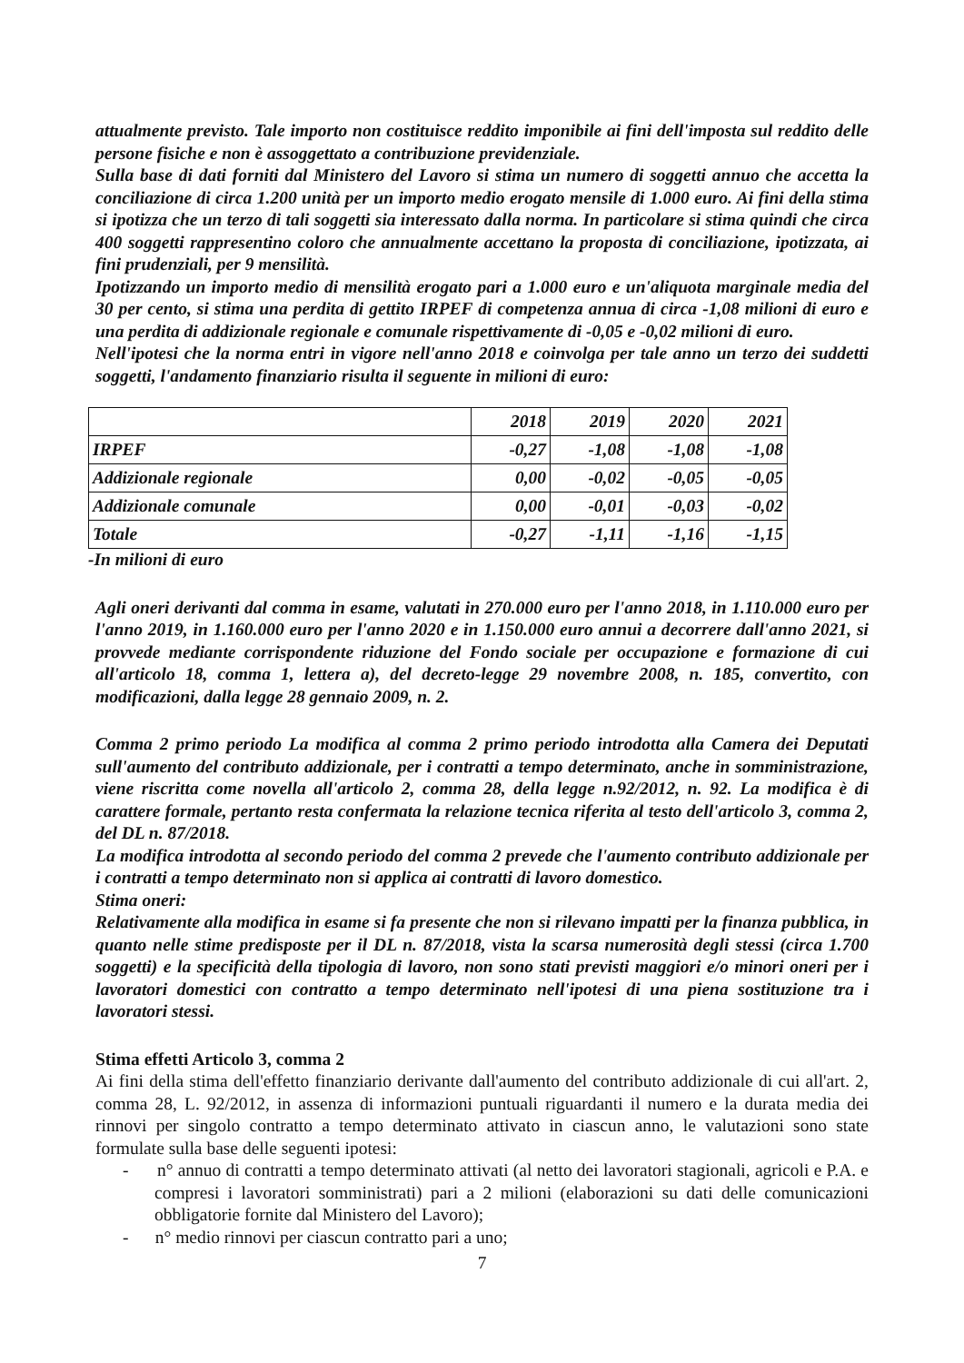attualmente previsto. Tale importo non costituisce reddito imponibile ai fini dell'imposta sul reddito delle persone fisiche e non è assoggettato a contribuzione previdenziale.
Sulla base di dati forniti dal Ministero del Lavoro si stima un numero di soggetti annuo che accetta la conciliazione di circa 1.200 unità per un importo medio erogato mensile di 1.000 euro. Ai fini della stima si ipotizza che un terzo di tali soggetti sia interessato dalla norma. In particolare si stima quindi che circa 400 soggetti rappresentino coloro che annualmente accettano la proposta di conciliazione, ipotizzata, ai fini prudenziali, per 9 mensilità.
Ipotizzando un importo medio di mensilità erogato pari a 1.000 euro e un'aliquota marginale media del 30 per cento, si stima una perdita di gettito IRPEF di competenza annua di circa -1,08 milioni di euro e una perdita di addizionale regionale e comunale rispettivamente di -0,05 e -0,02 milioni di euro.
Nell'ipotesi che la norma entri in vigore nell'anno 2018 e coinvolga per tale anno un terzo dei suddetti soggetti, l'andamento finanziario risulta il seguente in milioni di euro:
| | 2018 | 2019 | 2020 | 2021 |
| --- | --- | --- | --- | --- |
| IRPEF | -0,27 | -1,08 | -1,08 | -1,08 |
| Addizionale regionale | 0,00 | -0,02 | -0,05 | -0,05 |
| Addizionale comunale | 0,00 | -0,01 | -0,03 | -0,02 |
| Totale | -0,27 | -1,11 | -1,16 | -1,15 |
-In milioni di euro
Agli oneri derivanti dal comma in esame, valutati in 270.000 euro per l'anno 2018, in 1.110.000 euro per l'anno 2019, in 1.160.000 euro per l'anno 2020 e in 1.150.000 euro annui a decorrere dall'anno 2021, si provvede mediante corrispondente riduzione del Fondo sociale per occupazione e formazione di cui all'articolo 18, comma 1, lettera a), del decreto-legge 29 novembre 2008, n. 185, convertito, con modificazioni, dalla legge 28 gennaio 2009, n. 2.
Comma 2 primo periodo La modifica al comma 2 primo periodo introdotta alla Camera dei Deputati sull'aumento del contributo addizionale, per i contratti a tempo determinato, anche in somministrazione, viene riscritta come novella all'articolo 2, comma 28, della legge n.92/2012, n. 92. La modifica è di carattere formale, pertanto resta confermata la relazione tecnica riferita al testo dell'articolo 3, comma 2, del DL n. 87/2018.
La modifica introdotta al secondo periodo del comma 2 prevede che l'aumento contributo addizionale per i contratti a tempo determinato non si applica ai contratti di lavoro domestico.
Stima oneri:
Relativamente alla modifica in esame si fa presente che non si rilevano impatti per la finanza pubblica, in quanto nelle stime predisposte per il DL n. 87/2018, vista la scarsa numerosità degli stessi (circa 1.700 soggetti) e la specificità della tipologia di lavoro, non sono stati previsti maggiori e/o minori oneri per i lavoratori domestici con contratto a tempo determinato nell'ipotesi di una piena sostituzione tra i lavoratori stessi.
Stima effetti Articolo 3, comma 2
Ai fini della stima dell'effetto finanziario derivante dall'aumento del contributo addizionale di cui all'art. 2, comma 28, L. 92/2012, in assenza di informazioni puntuali riguardanti il numero e la durata media dei rinnovi per singolo contratto a tempo determinato attivato in ciascun anno, le valutazioni sono state formulate sulla base delle seguenti ipotesi:
- n° annuo di contratti a tempo determinato attivati (al netto dei lavoratori stagionali, agricoli e P.A. e compresi i lavoratori somministrati) pari a 2 milioni (elaborazioni su dati delle comunicazioni obbligatorie fornite dal Ministero del Lavoro);
- n° medio rinnovi per ciascun contratto pari a uno;
7